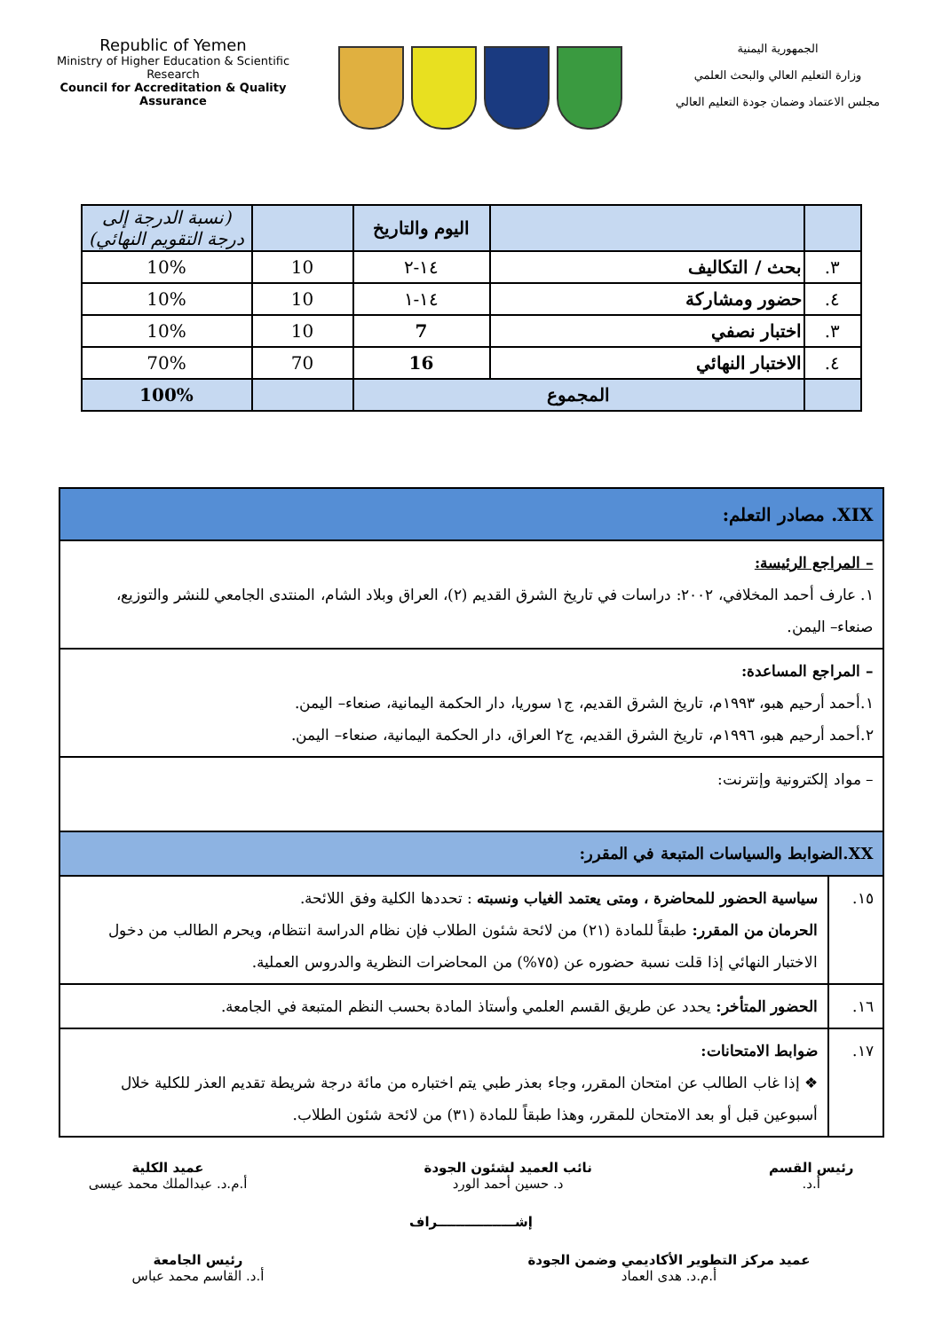Republic of Yemen
Ministry of Higher Education & Scientific Research
Council for Accreditation & Quality Assurance
الجمهورية اليمنية
وزارة التعليم العالي والبحث العلمي
مجلس الاعتماد وضمان جودة التعليم العالي
| | | اليوم والتاريخ | | (نسبة الدرجة إلى درجة التقويم النهائي) |
| --- | --- | --- | --- | --- |
| ٣. | بحث / التكاليف | ١٤-٢ | 10 | 10% |
| ٤. | حضور ومشاركة | ١٤-١ | 10 | 10% |
| ٣. | اختبار نصفي | 7 | 10 | 10% |
| ٤. | الاختبار النهائي | 16 | 70 | 70% |
| | المجموع | | | 100% |
| XIX. مصادر التعلم: | |
| – المراجع الرئيسة: ١. عارف أحمد المخلافي، ٢٠٠٢: دراسات في تاريخ الشرق القديم (٢)، العراق وبلاد الشام، المنتدى الجامعي للنشر والتوزيع، صنعاء– اليمن. | |
| – المراجع المساعدة: ١.أحمد أرحيم هبو، ١٩٩٣م، تاريخ الشرق القديم، ج١ سوريا، دار الحكمة اليمانية، صنعاء– اليمن. ٢.أحمد أرحيم هبو، ١٩٩٦م، تاريخ الشرق القديم، ج٢ العراق، دار الحكمة اليمانية، صنعاء– اليمن. | |
| – مواد إلكترونية وإنترنت: | |
| XX.الضوابط والسياسات المتبعة في المقرر: | |
| ١٥. | سياسية الحضور للمحاضرة ، ومتى يعتمد الغياب ونسبته : تحددها الكلية وفق اللائحة. الحرمان من المقرر: طبقاً للمادة (٢١) من لائحة شئون الطلاب فإن نظام الدراسة انتظام، ويحرم الطالب من دخول الاختبار النهائي إذا قلت نسبة حضوره عن (٧٥%) من المحاضرات النظرية والدروس العملية. |
| ١٦. | الحضور المتأخر: يحدد عن طريق القسم العلمي وأستاذ المادة بحسب النظم المتبعة في الجامعة. |
| ١٧. | ضوابط الامتحانات: ❖ إذا غاب الطالب عن امتحان المقرر، وجاء بعذر طبي يتم اختباره من مائة درجة شريطة تقديم العذر للكلية خلال أسبوعين قبل أو بعد الامتحان للمقرر، وهذا طبقاً للمادة (٣١) من لائحة شئون الطلاب. |
رئيس القسم
أ.د.
نائب العميد لشئون الجودة
د. حسين أحمد الورد
عميد الكلية
أ.م.د. عبدالملك محمد عيسى
إشـــــــــــــــــراف
عميد مركز التطوير الأكاديمي وضمن الجودة
أ.م.د. هدى العماد
رئيس الجامعة
أ.د. القاسم محمد عباس